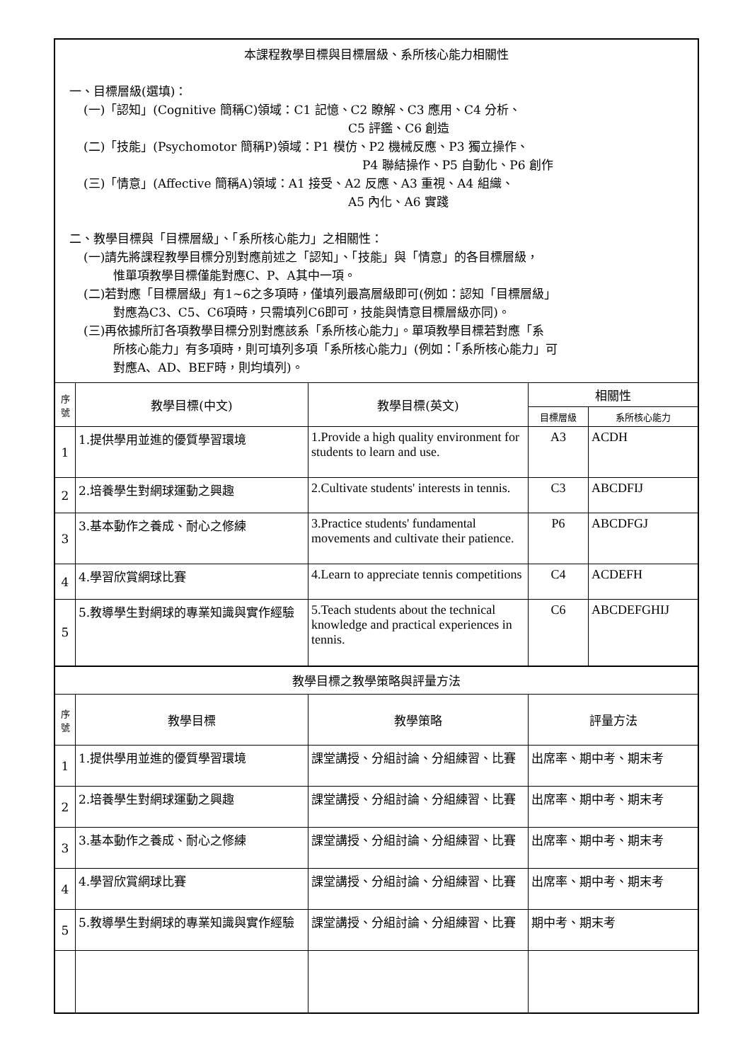| 本課程教學目標與目標層級、系所核心能力相關性 一、目標層級(選填)： (一)「認知」(Cognitive 簡稱C)領域：C1 記憶、C2 瞭解、C3 應用、C4 分析、 C5 評鑑、C6 創造 (二)「技能」(Psychomotor 簡稱P)領域：P1 模仿、P2 機械反應、P3 獨立操作、 P4 聯結操作、P5 自動化、P6 創作 (三)「情意」(Affective 簡稱A)領域：A1 接受、A2 反應、A3 重視、A4 組織、 A5 內化、A6 實踐 二、教學目標與「目標層級」、「系所核心能力」之相關性： (一)請先將課程教學目標分別對應前述之「認知」、「技能」與「情意」的各目標層級， 惟單項教學目標僅能對應C、P、A其中一項。 (二)若對應「目標層級」有1~6之多項時，僅填列最高層級即可(例如：認知「目標層級」 對應為C3、C5、C6項時，只需填列C6即可，技能與情意目標層級亦同)。 (三)再依據所訂各項教學目標分別對應該系「系所核心能力」。單項教學目標若對應「系 所核心能力」有多項時，則可填列多項「系所核心能力」(例如：「系所核心能力」可 對應A、AD、BEF時，則均填列)。 | | | | |
| 序號 | 教學目標(中文) | 教學目標(英文) | 相關性 | |
| | | | 目標層級 | 系所核心能力 |
| 1 | 1.提供學用並進的優質學習環境 | 1.Provide a high quality environment for students to learn and use. | A3 | ACDH |
| 2 | 2.培養學生對網球運動之興趣 | 2.Cultivate students' interests in tennis. | C3 | ABCDFIJ |
| 3 | 3.基本動作之養成、耐心之修練 | 3.Practice students' fundamental movements and cultivate their patience. | P6 | ABCDFGJ |
| 4 | 4.學習欣賞網球比賽 | 4.Learn to appreciate tennis competitions | C4 | ACDEFH |
| 5 | 5.教導學生對網球的專業知識與實作經驗 | 5.Teach students about the technical knowledge and practical experiences in tennis. | C6 | ABCDEFGHIJ |
| 教學目標之教學策略與評量方法 | | | | |
| 序號 | 教學目標 | 教學策略 | 評量方法 | |
| 1 | 1.提供學用並進的優質學習環境 | 課堂講授、分組討論、分組練習、比賽 | 出席率、期中考、期末考 | |
| 2 | 2.培養學生對網球運動之興趣 | 課堂講授、分組討論、分組練習、比賽 | 出席率、期中考、期末考 | |
| 3 | 3.基本動作之養成、耐心之修練 | 課堂講授、分組討論、分組練習、比賽 | 出席率、期中考、期末考 | |
| 4 | 4.學習欣賞網球比賽 | 課堂講授、分組討論、分組練習、比賽 | 出席率、期中考、期末考 | |
| 5 | 5.教導學生對網球的專業知識與實作經驗 | 課堂講授、分組討論、分組練習、比賽 | 期中考、期末考 | |